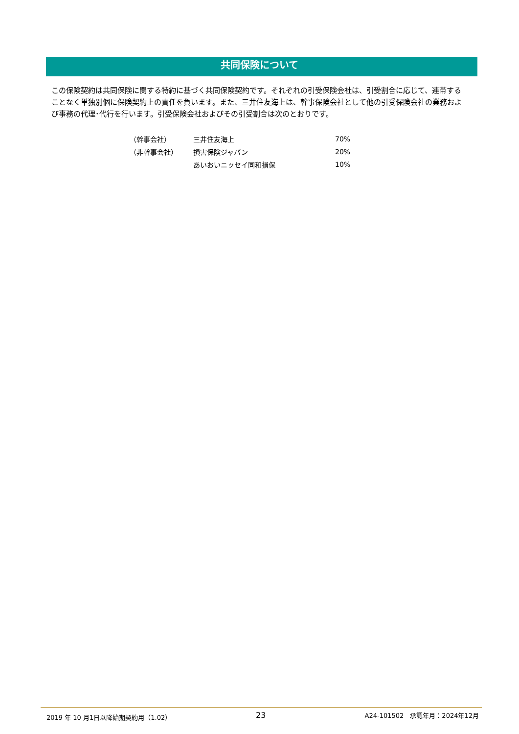共同保険について
この保険契約は共同保険に関する特約に基づく共同保険契約です。それぞれの引受保険会社は、引受割合に応じて、連帯することなく単独別個に保険契約上の責任を負います。また、三井住友海上は、幹事保険会社として他の引受保険会社の業務および事務の代理･代行を行います。引受保険会社およびその引受割合は次のとおりです。
| （幹事会社） | 三井住友海上 | 70% |
| （非幹事会社） | 損害保険ジャパン | 20% |
| | あいおいニッセイ同和損保 | 10% |
2019 年 10 月1日以降始期契約用（1.02）
23 A24-101502　承認年月：2024年12月